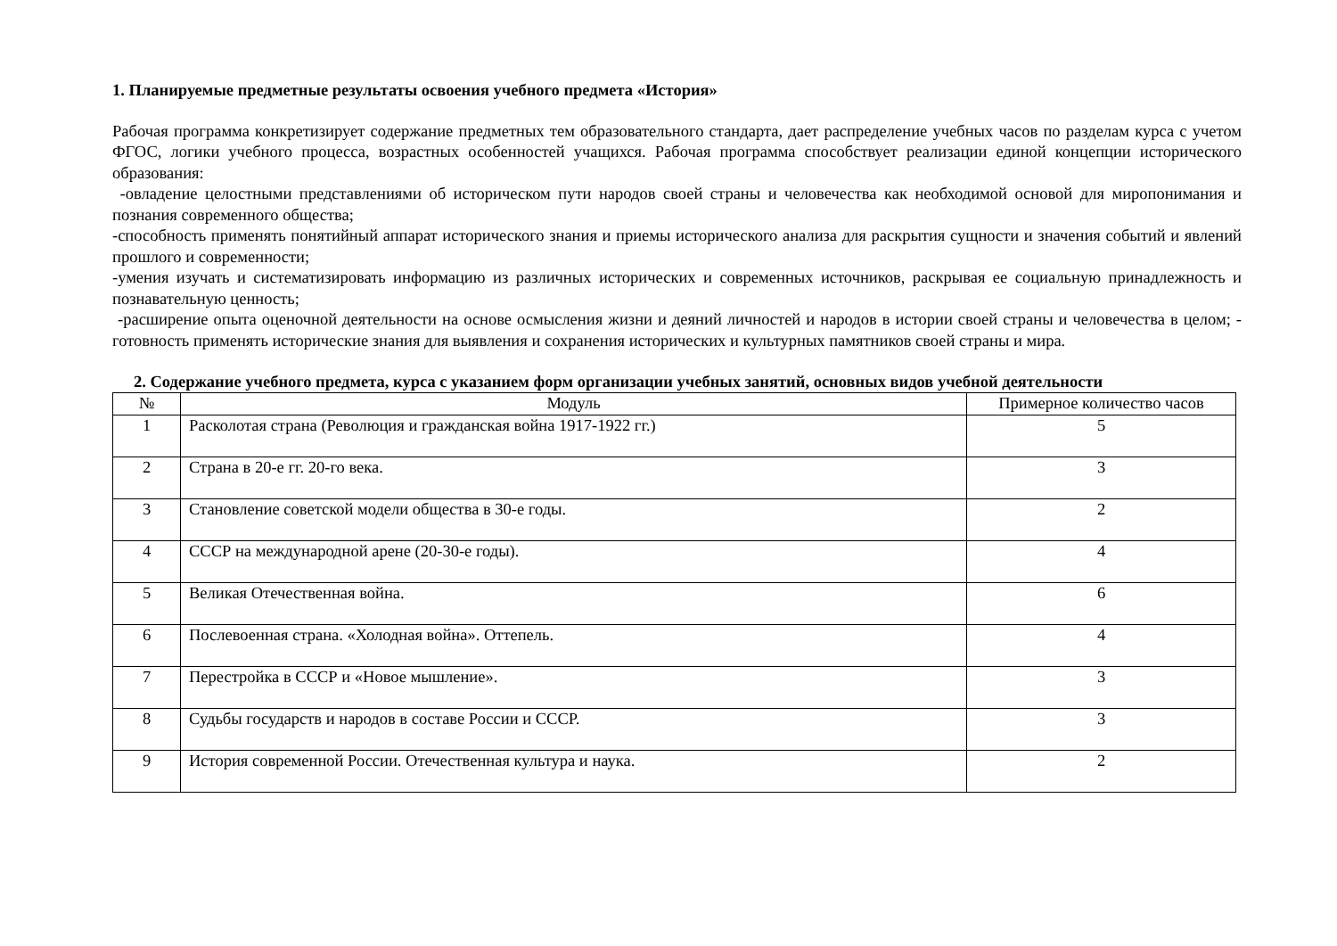1. Планируемые предметные результаты освоения учебного предмета «История»
Рабочая программа конкретизирует содержание предметных тем образовательного стандарта, дает распределение учебных часов по разделам курса с учетом ФГОС, логики учебного процесса, возрастных особенностей учащихся. Рабочая программа способствует реализации единой концепции исторического образования:
-овладение целостными представлениями об историческом пути народов своей страны и человечества как необходимой основой для миропонимания и познания современного общества;
-способность применять понятийный аппарат исторического знания и приемы исторического анализа для раскрытия сущности и значения событий и явлений прошлого и современности;
-умения изучать и систематизировать информацию из различных исторических и современных источников, раскрывая ее социальную принадлежность и познавательную ценность;
-расширение опыта оценочной деятельности на основе осмысления жизни и деяний личностей и народов в истории своей страны и человечества в целом; - готовность применять исторические знания для выявления и сохранения исторических и культурных памятников своей страны и мира.
2. Содержание учебного предмета, курса с указанием форм организации учебных занятий, основных видов учебной деятельности
| № | Модуль | Примерное количество часов |
| --- | --- | --- |
| 1 | Расколотая страна (Революция и гражданская война 1917-1922 гг.) | 5 |
| 2 | Страна в 20-е гг. 20-го века. | 3 |
| 3 | Становление советской модели общества в 30-е годы. | 2 |
| 4 | СССР на международной арене (20-30-е годы). | 4 |
| 5 | Великая Отечественная война. | 6 |
| 6 | Послевоенная страна. «Холодная война». Оттепель. | 4 |
| 7 | Перестройка в СССР и «Новое мышление». | 3 |
| 8 | Судьбы государств и народов в составе России и СССР. | 3 |
| 9 | История современной России. Отечественная культура и наука. | 2 |